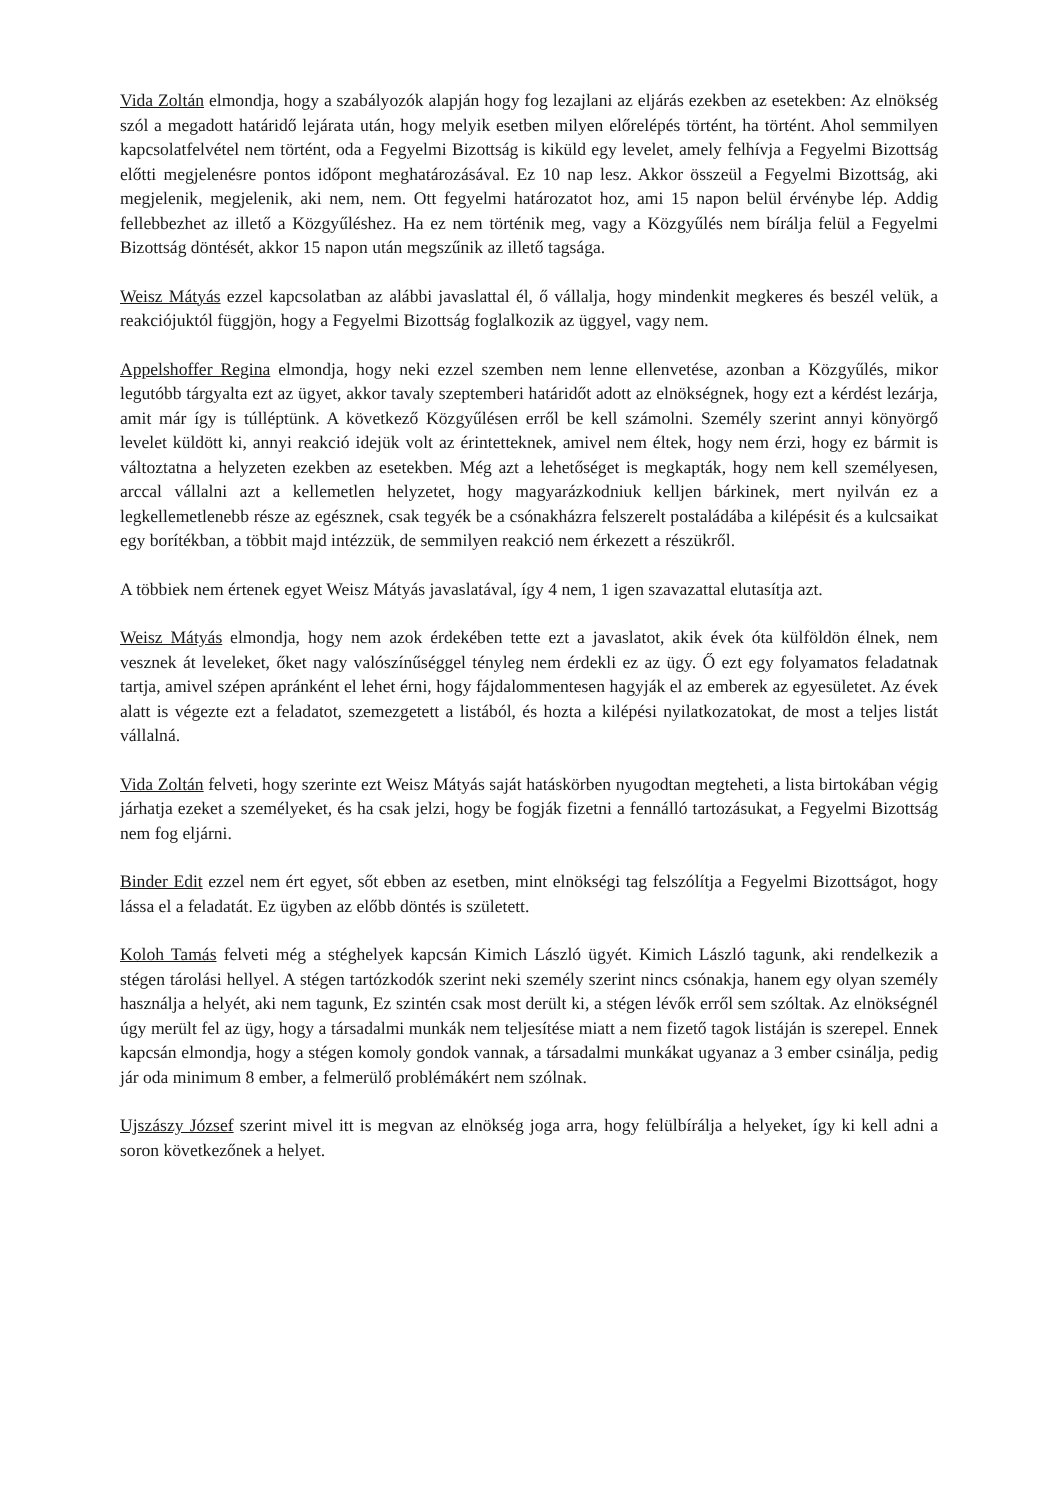Vida Zoltán elmondja, hogy a szabályozók alapján hogy fog lezajlani az eljárás ezekben az esetekben: Az elnökség szól a megadott határidő lejárata után, hogy melyik esetben milyen előrelépés történt, ha történt. Ahol semmilyen kapcsolatfelvétel nem történt, oda a Fegyelmi Bizottság is kiküld egy levelet, amely felhívja a Fegyelmi Bizottság előtti megjelenésre pontos időpont meghatározásával. Ez 10 nap lesz. Akkor összeül a Fegyelmi Bizottság, aki megjelenik, megjelenik, aki nem, nem. Ott fegyelmi határozatot hoz, ami 15 napon belül érvénybe lép. Addig fellebbezhet az illető a Közgyűléshez. Ha ez nem történik meg, vagy a Közgyűlés nem bírálja felül a Fegyelmi Bizottság döntését, akkor 15 napon után megszűnik az illető tagsága.
Weisz Mátyás ezzel kapcsolatban az alábbi javaslattal él, ő vállalja, hogy mindenkit megkeres és beszél velük, a reakciójuktól függjön, hogy a Fegyelmi Bizottság foglalkozik az üggyel, vagy nem.
Appelshoffer Regina elmondja, hogy neki ezzel szemben nem lenne ellenvetése, azonban a Közgyűlés, mikor legutóbb tárgyalta ezt az ügyet, akkor tavaly szeptemberi határidőt adott az elnökségnek, hogy ezt a kérdést lezárja, amit már így is túlléptünk. A következő Közgyűlésen erről be kell számolni. Személy szerint annyi könyörgő levelet küldött ki, annyi reakció idejük volt az érintetteknek, amivel nem éltek, hogy nem érzi, hogy ez bármit is változtatna a helyzeten ezekben az esetekben. Még azt a lehetőséget is megkapták, hogy nem kell személyesen, arccal vállalni azt a kellemetlen helyzetet, hogy magyarázkodniuk kelljen bárkinek, mert nyilván ez a legkellemetlenebb része az egésznek, csak tegyék be a csónakházra felszerelt postaládába a kilépésit és a kulcsaikat egy borítékban, a többit majd intézzük, de semmilyen reakció nem érkezett a részükről.
A többiek nem értenek egyet Weisz Mátyás javaslatával, így 4 nem, 1 igen szavazattal elutasítja azt.
Weisz Mátyás elmondja, hogy nem azok érdekében tette ezt a javaslatot, akik évek óta külföldön élnek, nem vesznek át leveleket, őket nagy valószínűséggel tényleg nem érdekli ez az ügy. Ő ezt egy folyamatos feladatnak tartja, amivel szépen apránként el lehet érni, hogy fájdalommentesen hagyják el az emberek az egyesületet. Az évek alatt is végezte ezt a feladatot, szemezgetett a listából, és hozta a kilépési nyilatkozatokat, de most a teljes listát vállalná.
Vida Zoltán felveti, hogy szerinte ezt Weisz Mátyás saját hatáskörben nyugodtan megteheti, a lista birtokában végig járhatja ezeket a személyeket, és ha csak jelzi, hogy be fogják fizetni a fennálló tartozásukat, a Fegyelmi Bizottság nem fog eljárni.
Binder Edit ezzel nem ért egyet, sőt ebben az esetben, mint elnökségi tag felszólítja a Fegyelmi Bizottságot, hogy lássa el a feladatát. Ez ügyben az előbb döntés is született.
Koloh Tamás felveti még a stéghelyek kapcsán Kimich László ügyét. Kimich László tagunk, aki rendelkezik a stégen tárolási hellyel. A stégen tartózkodók szerint neki személy szerint nincs csónakja, hanem egy olyan személy használja a helyét, aki nem tagunk, Ez szintén csak most derült ki, a stégen lévők erről sem szóltak. Az elnökségnél úgy merült fel az ügy, hogy a társadalmi munkák nem teljesítése miatt a nem fizető tagok listáján is szerepel. Ennek kapcsán elmondja, hogy a stégen komoly gondok vannak, a társadalmi munkákat ugyanaz a 3 ember csinálja, pedig jár oda minimum 8 ember, a felmerülő problémákért nem szólnak.
Ujszászy József szerint mivel itt is megvan az elnökség joga arra, hogy felülbírálja a helyeket, így ki kell adni a soron következőnek a helyet.